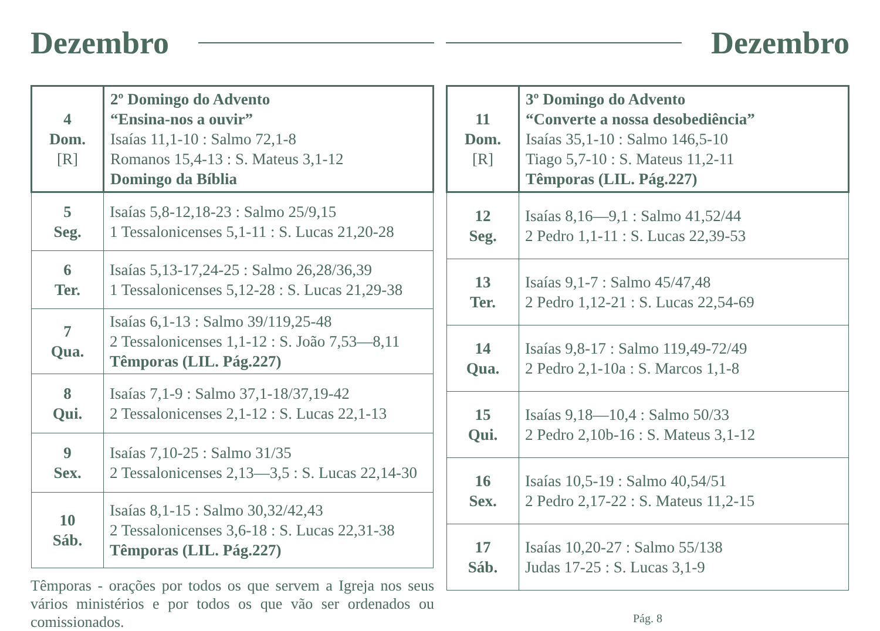Dezembro
| 4 Dom. [R] | 2º Domingo do Advento “Ensina-nos a ouvir” Isaías 11,1-10 : Salmo 72,1-8 Romanos 15,4-13 : S. Mateus 3,1-12 Domingo da Bíblia |
| 5 Seg. | Isaías 5,8-12,18-23 : Salmo 25/9,15 1 Tessalonicenses 5,1-11 : S. Lucas 21,20-28 |
| 6 Ter. | Isaías 5,13-17,24-25 : Salmo 26,28/36,39 1 Tessalonicenses 5,12-28 : S. Lucas 21,29-38 |
| 7 Qua. | Isaías 6,1-13 : Salmo 39/119,25-48 2 Tessalonicenses 1,1-12 : S. João 7,53—8,11 Têmporas (LIL. Pág.227) |
| 8 Qui. | Isaías 7,1-9 : Salmo 37,1-18/37,19-42 2 Tessalonicenses 2,1-12 : S. Lucas 22,1-13 |
| 9 Sex. | Isaías 7,10-25 : Salmo 31/35 2 Tessalonicenses 2,13—3,5 : S. Lucas 22,14-30 |
| 10 Sáb. | Isaías 8,1-15 : Salmo 30,32/42,43 2 Tessalonicenses 3,6-18 : S. Lucas 22,31-38 Têmporas (LIL. Pág.227) |
Têmporas - orações por todos os que servem a Igreja nos seus vários ministérios e por todos os que vão ser ordenados ou comissionados.
Dezembro
| 11 Dom. [R] | 3º Domingo do Advento “Converte a nossa desobediência” Isaías 35,1-10 : Salmo 146,5-10 Tiago 5,7-10 : S. Mateus 11,2-11 Têmporas (LIL. Pág.227) |
| 12 Seg. | Isaías 8,16—9,1 : Salmo 41,52/44 2 Pedro 1,1-11 : S. Lucas 22,39-53 |
| 13 Ter. | Isaías 9,1-7 : Salmo 45/47,48 2 Pedro 1,12-21 : S. Lucas 22,54-69 |
| 14 Qua. | Isaías 9,8-17 : Salmo 119,49-72/49 2 Pedro 2,1-10a : S. Marcos 1,1-8 |
| 15 Qui. | Isaías 9,18—10,4 : Salmo 50/33 2 Pedro 2,10b-16 : S. Mateus 3,1-12 |
| 16 Sex. | Isaías 10,5-19 : Salmo 40,54/51 2 Pedro 2,17-22 : S. Mateus 11,2-15 |
| 17 Sáb. | Isaías 10,20-27 : Salmo 55/138 Judas 17-25 : S. Lucas 3,1-9 |
Pág. 8